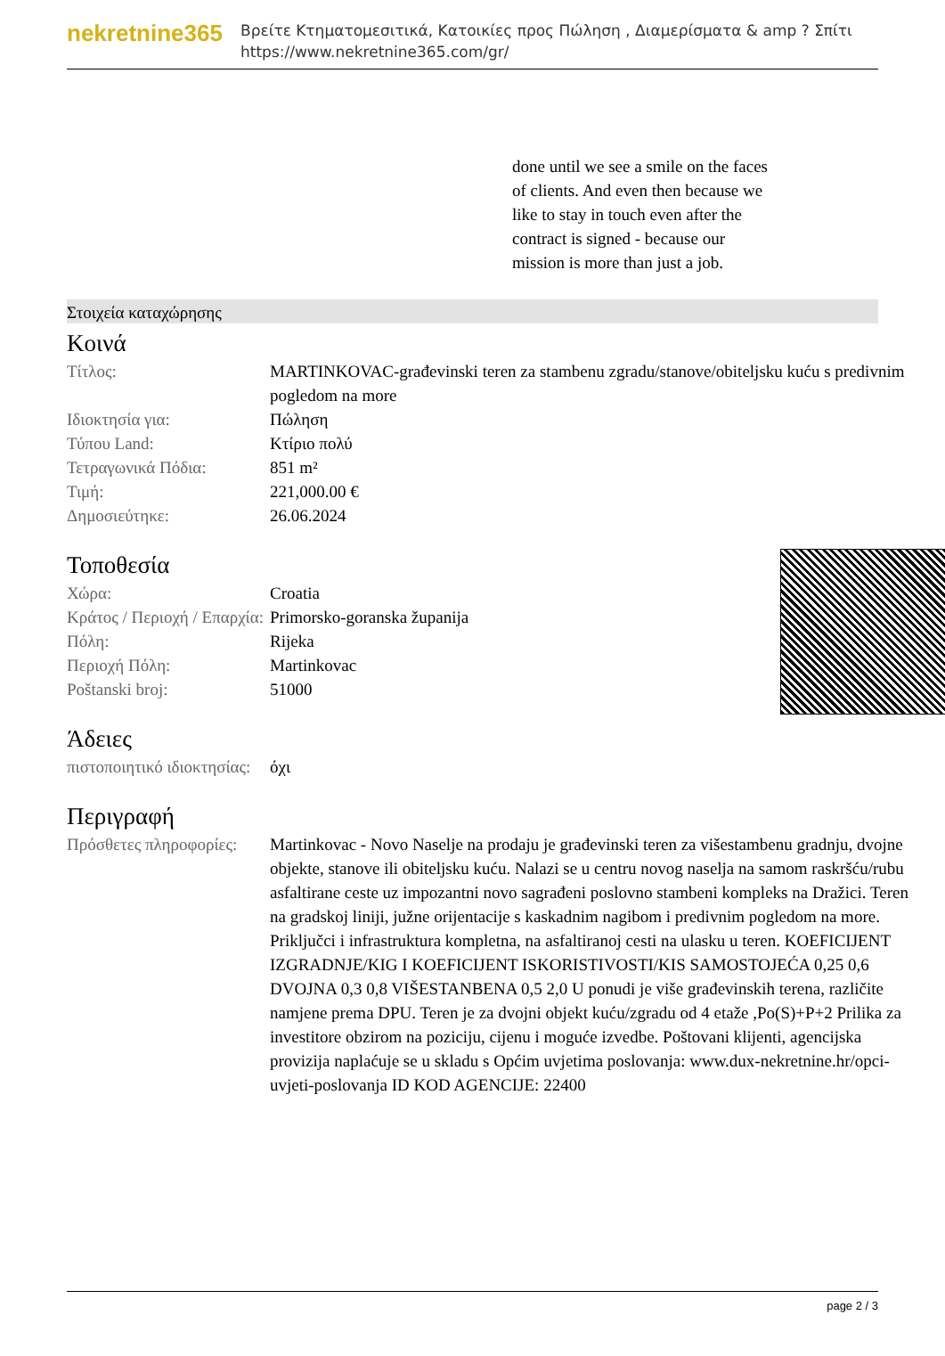nekretnine365
Βρείτε Κτηματομεσιτικά, Κατοικίες προς Πώληση , Διαμερίσματα & amp ? Σπίτι
https://www.nekretnine365.com/gr/
done until we see a smile on the faces of clients. And even then because we like to stay in touch even after the contract is signed - because our mission is more than just a job.
Στοιχεία καταχώρησης
Κοινά
| Τίτλος: | MARTINKOVAC-građevinski teren za stambenu zgradu/stanove/obiteljsku kuću s predivnim pogledom na more |
| Ιδιοκτησία για: | Πώληση |
| Τύπου Land: | Κτίριο πολύ |
| Τετραγωνικά Πόδια: | 851 m² |
| Τιμή: | 221,000.00 € |
| Δημοσιεύτηκε: | 26.06.2024 |
Τοποθεσία
| Χώρα: | Croatia |
| Κράτος / Περιοχή / Επαρχία: | Primorsko-goranska županija |
| Πόλη: | Rijeka |
| Περιοχή Πόλη: | Martinkovac |
| Poštanski broj: | 51000 |
Άδειες
| πιστοποιητικό ιδιοκτησίας: | όχι |
Περιγραφή
| Πρόσθετες πληροφορίες: | Martinkovac - Novo Naselje na prodaju je građevinski teren za višestambenu gradnju, dvojne objekte, stanove ili obiteljsku kuću. Nalazi se u centru novog naselja na samom raskršću/rubu asfaltirane ceste uz impozantni novo sagrađeni poslovno stambeni kompleks na Dražici. Teren na gradskoj liniji, južne orijentacije s kaskadnim nagibom i predivnim pogledom na more. Priključci i infrastruktura kompletna, na asfaltiranoj cesti na ulasku u teren. KOEFICIJENT IZGRADNJE/KIG I KOEFICIJENT ISKORISTIVOSTI/KIS SAMOSTOJEĆA 0,25 0,6 DVOJNA 0,3 0,8 VIŠESTANBENA 0,5 2,0 U ponudi je više građevinskih terena, različite namjene prema DPU. Teren je za dvojni objekt kuću/zgradu od 4 etaže ,Po(S)+P+2 Prilika za investitore obzirom na poziciju, cijenu i moguće izvedbe. Poštovani klijenti, agencijska provizija naplaćuje se u skladu s Općim uvjetima poslovanja: www.dux-nekretnine.hr/opci-uvjeti-poslovanja ID KOD AGENCIJE: 22400 |
page 2 / 3